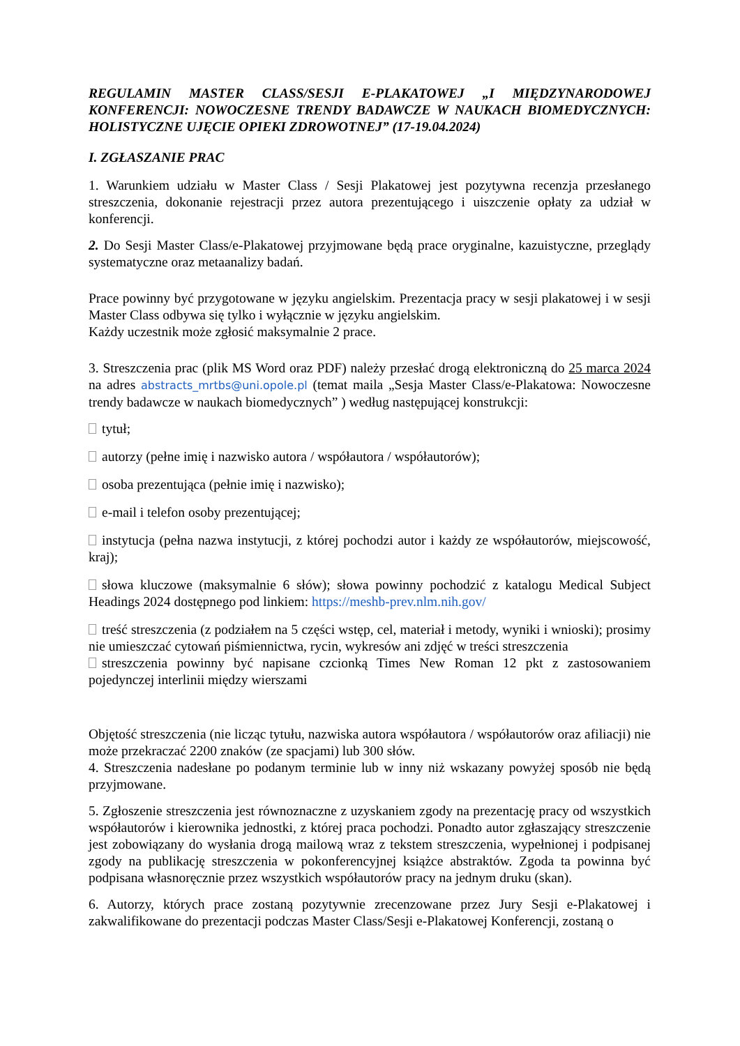REGULAMIN MASTER CLASS/SESJI E-PLAKATOWEJ „I MIĘDZYNARODOWEJ KONFERENCJI: NOWOCZESNE TRENDY BADAWCZE W NAUKACH BIOMEDYCZNYCH: HOLISTYCZNE UJĘCIE OPIEKI ZDROWOTNEJ” (17-19.04.2024)
I. ZGŁASZANIE PRAC
1. Warunkiem udziału w Master Class / Sesji Plakatowej jest pozytywna recenzja przesłanego streszczenia, dokonanie rejestracji przez autora prezentującego i uiszczenie opłaty za udział w konferencji.
2. Do Sesji Master Class/e-Plakatowej przyjmowane będą prace oryginalne, kazuistyczne, przeglądy systematyczne oraz metaanalizy badań.
Prace powinny być przygotowane w języku angielskim. Prezentacja pracy w sesji plakatowej i w sesji Master Class odbywa się tylko i wyłącznie w języku angielskim.
Każdy uczestnik może zgłosić maksymalnie 2 prace.
3. Streszczenia prac (plik MS Word oraz PDF) należy przesłać drogą elektroniczną do 25 marca 2024 na adres abstracts_mrtbs@uni.opole.pl (temat maila „Sesja Master Class/e-Plakatowa: Nowoczesne trendy badawcze w naukach biomedycznych” ) według następującej konstrukcji:
tytuł;
autorzy (pełne imię i nazwisko autora / współautora / współautorów);
osoba prezentująca (pełnie imię i nazwisko);
e-mail i telefon osoby prezentującej;
instytucja (pełna nazwa instytucji, z której pochodzi autor i każdy ze współautorów, miejscowość, kraj);
słowa kluczowe (maksymalnie 6 słów); słowa powinny pochodzić z katalogu Medical Subject Headings 2024 dostępnego pod linkiem: https://meshb-prev.nlm.nih.gov/
treść streszczenia (z podziałem na 5 części wstęp, cel, materiał i metody, wyniki i wnioski); prosimy nie umieszczać cytowań piśmiennictwa, rycin, wykresów ani zdjęć w treści streszczenia
streszczenia powinny być napisane czcionką Times New Roman 12 pkt z zastosowaniem pojedynczej interlinii między wierszami
Objętość streszczenia (nie licząc tytułu, nazwiska autora współautora / współautorów oraz afiliacji) nie może przekraczać 2200 znaków (ze spacjami) lub 300 słów.
4. Streszczenia nadesłane po podanym terminie lub w inny niż wskazany powyżej sposób nie będą przyjmowane.
5. Zgłoszenie streszczenia jest równoznaczne z uzyskaniem zgody na prezentację pracy od wszystkich współautorów i kierownika jednostki, z której praca pochodzi. Ponadto autor zgłaszający streszczenie jest zobowiązany do wysłania drogą mailową wraz z tekstem streszczenia, wypełnionej i podpisanej zgody na publikację streszczenia w pokonferencyjnej książce abstraktów. Zgoda ta powinna być podpisana własnoręcznie przez wszystkich współautorów pracy na jednym druku (skan).
6. Autorzy, których prace zostaną pozytywnie zrecenzowane przez Jury Sesji e-Plakatowej i zakwalifikowane do prezentacji podczas Master Class/Sesji e-Plakatowej Konferencji, zostaną o